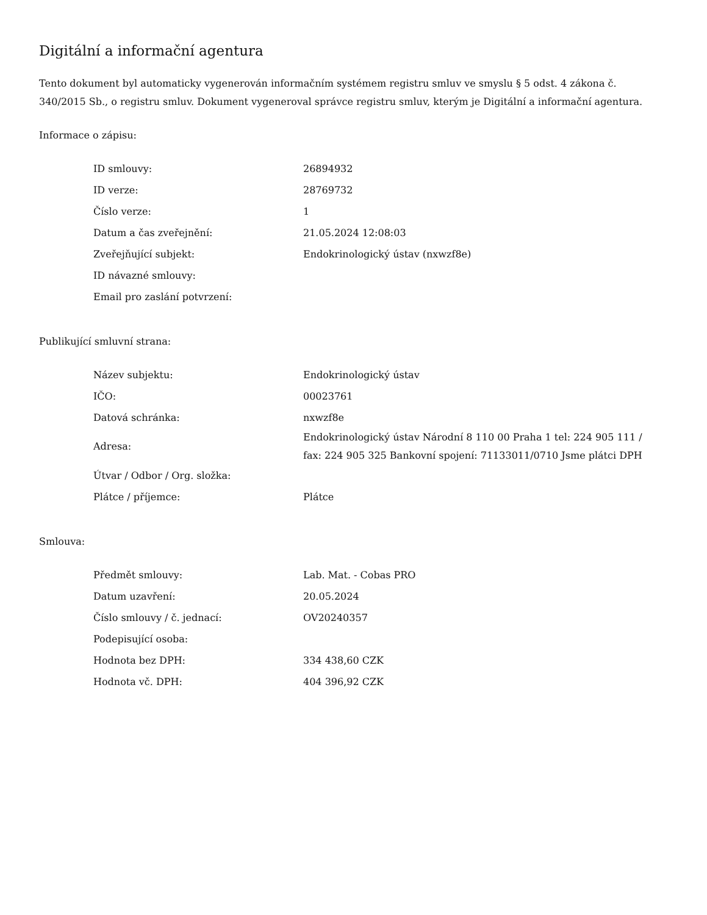Digitální a informační agentura
Tento dokument byl automaticky vygenerován informačním systémem registru smluv ve smyslu § 5 odst. 4 zákona č. 340/2015 Sb., o registru smluv. Dokument vygeneroval správce registru smluv, kterým je Digitální a informační agentura.
Informace o zápisu:
| ID smlouvy: | 26894932 |
| ID verze: | 28769732 |
| Číslo verze: | 1 |
| Datum a čas zveřejnění: | 21.05.2024 12:08:03 |
| Zveřejňující subjekt: | Endokrinologický ústav (nxwzf8e) |
| ID návazné smlouvy: | |
| Email pro zaslání potvrzení: | |
Publikující smluvní strana:
| Název subjektu: | Endokrinologický ústav |
| IČO: | 00023761 |
| Datová schránka: | nxwzf8e |
| Adresa: | Endokrinologický ústav Národní 8 110 00 Praha 1 tel: 224 905 111 / fax: 224 905 325 Bankovní spojení: 71133011/0710 Jsme plátci DPH |
| Útvar / Odbor / Org. složka: | |
| Plátce / příjemce: | Plátce |
Smlouva:
| Předmět smlouvy: | Lab. Mat. - Cobas PRO |
| Datum uzavření: | 20.05.2024 |
| Číslo smlouvy / č. jednací: | OV20240357 |
| Podepisující osoba: | |
| Hodnota bez DPH: | 334 438,60 CZK |
| Hodnota vč. DPH: | 404 396,92 CZK |